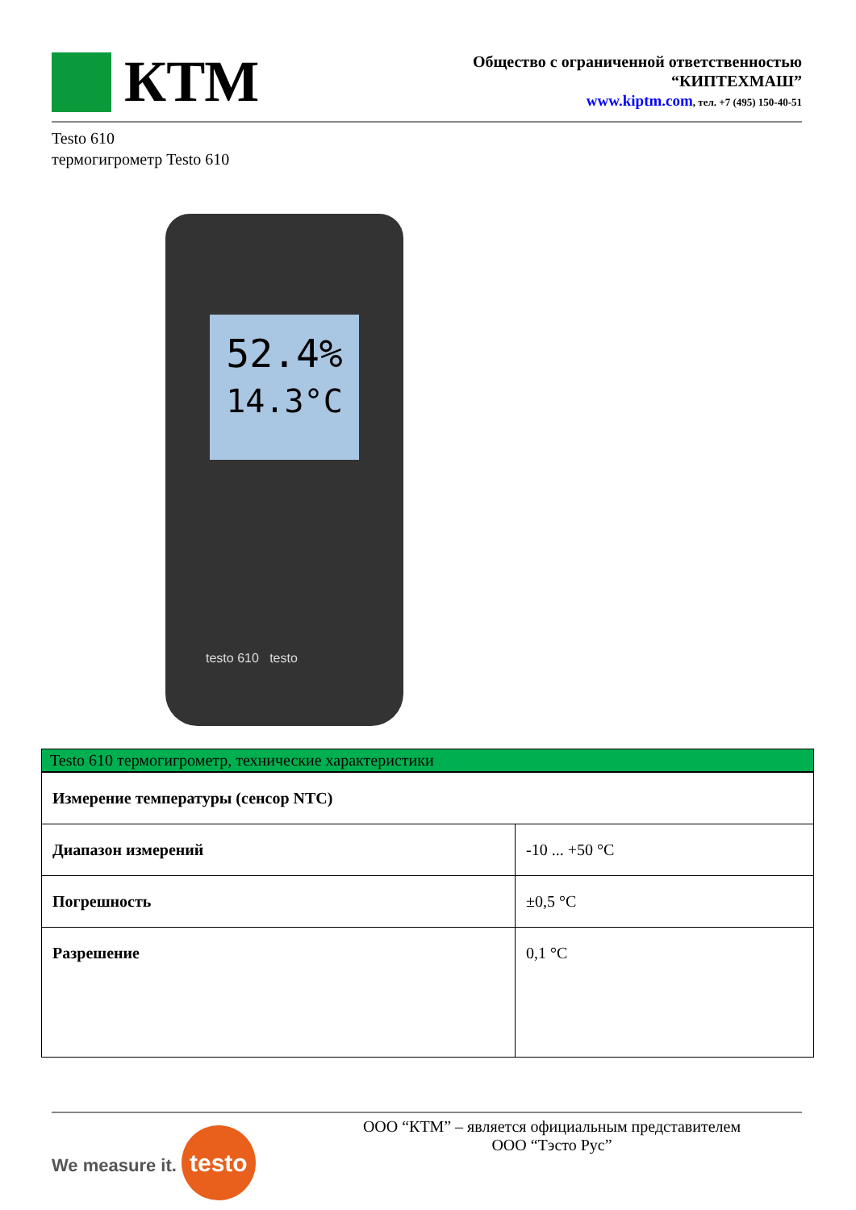КТМ
Общество с ограниченной ответственностью
“КИПТЕХМАШ”
www.kiptm.com, тел. +7 (495) 150-40-51
Testo 610
термогигрометр Testo 610
52.4%
14.3°C
testo 610 testo
Testo 610 термогигрометр, технические характеристики
| Измерение температуры (сенсор NTC) | |
| Диапазон измерений | -10 ... +50 °C |
| Погрешность | ±0,5 °C |
| Разрешение | 0,1 °C |
We measure it. testo
ООО “КТМ” – является официальным представителем
ООО “Тэсто Рус”